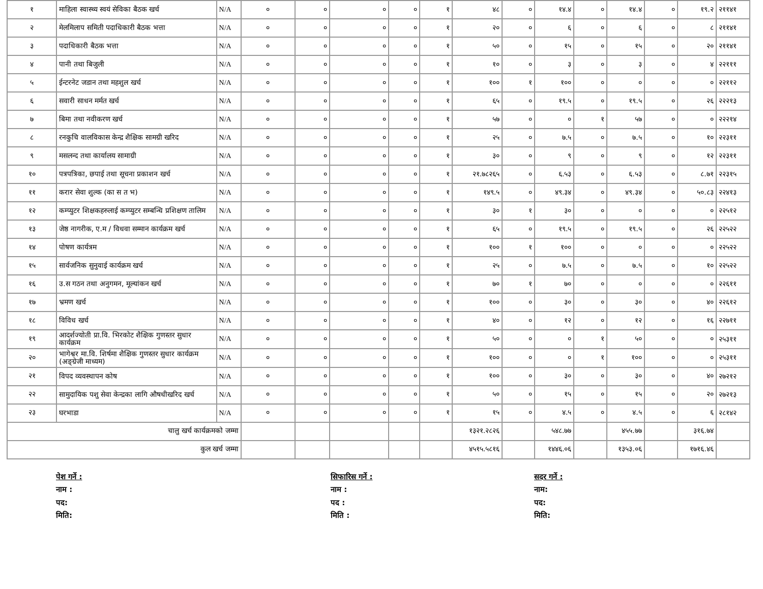| १ | माहिला स्वास्थ्य स्वयं सेविका बैठक खर्च | N/A | ० | ० | ० | ० | १ | ४८ | ० | १४.४ | ० | १४.४ | ० | १९.२ | २११४१ |
| २ | मेलमिलाप समिती पदाधिकारी बैठक भत्ता | N/A | ० | ० | ० | ० | १ | २० | ० | ६ | ० | ६ | ० | ८ | २११४१ |
| ३ | पदाधिकारी बैठक भत्ता | N/A | ० | ० | ० | ० | १ | ५० | ० | १५ | ० | १५ | ० | २० | २११४१ |
| ४ | पानी तथा बिजुली | N/A | ० | ० | ० | ० | १ | १० | ० | ३ | ० | ३ | ० | ४ | २२१११ |
| ५ | ईन्टरनेट जडान तथा महशुल खर्च | N/A | ० | ० | ० | ० | १ | १०० | १ | १०० | ० | ० | ० | ० | २२११२ |
| ६ | सवारी साधन मर्मत खर्च | N/A | ० | ० | ० | ० | १ | ६५ | ० | १९.५ | ० | १९.५ | ० | २६ | २२२१३ |
| ७ | बिमा तथा नवीकरण खर्च | N/A | ० | ० | ० | ० | १ | ५७ | ० | ० | १ | ५७ | ० | ० | २२२१४ |
| ८ | रनकुचि वालविकास केन्द्र शैक्षिक सामग्री खरिद | N/A | ० | ० | ० | ० | १ | २५ | ० | ७.५ | ० | ७.५ | ० | १० | २२३११ |
| ९ | मसलन्द तथा कार्यालय सामाग्री | N/A | ० | ० | ० | ० | १ | ३० | ० | ९ | ० | ९ | ० | १२ | २२३११ |
| १० | पत्रपत्रिका, छपाई तथा सूचना प्रकाशन खर्च | N/A | ० | ० | ० | ० | १ | २१.७८२६५ | ० | ६.५३ | ० | ६.५३ | ० | ८.७१ | २२३१५ |
| ११ | करार सेवा शुल्क (का स त भ) | N/A | ० | ० | ० | ० | १ | १४९.५ | ० | ४९.३४ | ० | ४९.३४ | ० | ५०.८३ | २२४१३ |
| १२ | कम्प्युटर शिक्षकहरुलाई कम्प्युटर सम्बन्धि प्रशिक्षण तालिम | N/A | ० | ० | ० | ० | १ | ३० | १ | ३० | ० | ० | ० | ० | २२५१२ |
| १३ | जेष्ठ नागरीक, ए.म / विधवा सम्मान कार्यक्रम खर्च | N/A | ० | ० | ० | ० | १ | ६५ | ० | १९.५ | ० | १९.५ | ० | २६ | २२५२२ |
| १४ | पोषण कार्यत्रम | N/A | ० | ० | ० | ० | १ | १०० | १ | १०० | ० | ० | ० | ० | २२५२२ |
| १५ | सार्वजनिक सुनुवाई कार्यक्रम खर्च | N/A | ० | ० | ० | ० | १ | २५ | ० | ७.५ | ० | ७.५ | ० | १० | २२५२२ |
| १६ | उ.स गठन तथा अनुगमन, मूल्यांकन खर्च | N/A | ० | ० | ० | ० | १ | ७० | १ | ७० | ० | ० | ० | ० | २२६११ |
| १७ | भ्रमण खर्च | N/A | ० | ० | ० | ० | १ | १०० | ० | ३० | ० | ३० | ० | ४० | २२६१२ |
| १८ | विविध खर्च | N/A | ० | ० | ० | ० | १ | ४० | ० | १२ | ० | १२ | ० | १६ | २२७११ |
| १९ | आदर्शज्योती प्रा.वि. भिरकोट शैक्षिक गुणस्तर सुधार कार्यक्रम | N/A | ० | ० | ० | ० | १ | ५० | ० | ० | १ | ५० | ० | ० | २५३११ |
| २० | भागेश्वर मा.वि. शिर्षमा शैक्षिक गुणस्तर सुधार कार्यक्रम (अङ्ग्रेजी माध्यम) | N/A | ० | ० | ० | ० | १ | १०० | ० | ० | १ | १०० | ० | ० | २५३११ |
| २१ | विपद व्यवस्थापन कोष | N/A | ० | ० | ० | ० | १ | १०० | ० | ३० | ० | ३० | ० | ४० | २७२१२ |
| २२ | सामुदायिक पशु सेवा केन्द्रका लागि औषधीखरिद खर्च | N/A | ० | ० | ० | ० | १ | ५० | ० | १५ | ० | १५ | ० | २० | २७२१३ |
| २३ | घरभाडा | N/A | ० | ० | ० | ० | १ | १५ | ० | ४.५ | ० | ४.५ | ० | ६ | २८१४२ |
| चालु खर्च कार्यक्रमको जम्मा | | | | | | | | १३२१.२८२६ | | ५४८.७७ | | ४५५.७७ | | ३१६.७४ | |
| कुल खर्च जम्मा | | | | | | | | ४५१५.५८१६ | | १४४६.०६ | | १३५३.०६ | | १७१६.४६ | |
पेश गर्ने :
नाम :
पद:
मिति:
सिफारिस गर्ने :
नाम :
पद :
मिति :
सदर गर्ने :
नाम:
पद:
मिति: